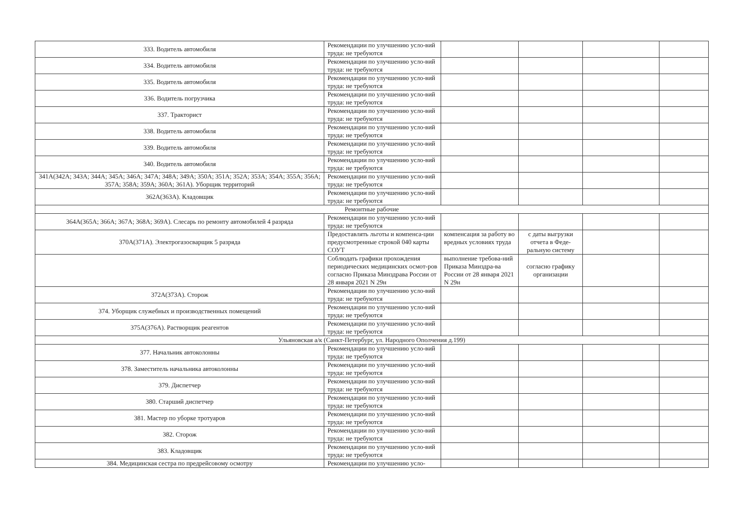| 333. Водитель автомобиля | Рекомендации по улучшению усло-вий труда: не требуются | | | | |
| 334. Водитель автомобиля | Рекомендации по улучшению усло-вий труда: не требуются | | | | |
| 335. Водитель автомобиля | Рекомендации по улучшению усло-вий труда: не требуются | | | | |
| 336. Водитель погрузчика | Рекомендации по улучшению усло-вий труда: не требуются | | | | |
| 337. Тракторист | Рекомендации по улучшению усло-вий труда: не требуются | | | | |
| 338. Водитель автомобиля | Рекомендации по улучшению усло-вий труда: не требуются | | | | |
| 339. Водитель автомобиля | Рекомендации по улучшению усло-вий труда: не требуются | | | | |
| 340. Водитель автомобиля | Рекомендации по улучшению усло-вий труда: не требуются | | | | |
| 341А(342А; 343А; 344А; 345А; 346А; 347А; 348А; 349А; 350А; 351А; 352А; 353А; 354А; 355А; 356А; 357А; 358А; 359А; 360А; 361А). Уборщик территорий | Рекомендации по улучшению усло-вий труда: не требуются | | | | |
| 362А(363А). Кладовщик | Рекомендации по улучшению усло-вий труда: не требуются | | | | |
| Ремонтные рабочие | | | | | |
| 364А(365А; 366А; 367А; 368А; 369А). Слесарь по ремонту автомобилей 4 разряда | Рекомендации по улучшению усло-вий труда: не требуются | | | | |
| 370А(371А). Электрогазосварщик 5 разряда | Предоставлять льготы и компенса-ции предусмотренные строкой 040 карты СОУТ | компенсация за работу во вредных условиях труда | с даты выгрузки отчета в Феде-ральную систему | | |
| | Соблюдать графики прохождения периодических медицинских осмот-ров согласно Приказа Минздрава России от 28 января 2021 N 29н | выполнение требова-ний Приказа Минздра-ва России от 28 января 2021 N 29н | согласно графику организации | | |
| 372А(373А). Сторож | Рекомендации по улучшению усло-вий труда: не требуются | | | | |
| 374. Уборщик служебных и производственных помещений | Рекомендации по улучшению усло-вий труда: не требуются | | | | |
| 375А(376А). Растворщик реагентов | Рекомендации по улучшению усло-вий труда: не требуются | | | | |
| Ульяновская а/к (Санкт-Петербург, ул. Народного Ополчения д.199) | | | | | |
| 377. Начальник автоколонны | Рекомендации по улучшению усло-вий труда: не требуются | | | | |
| 378. Заместитель начальника автоколонны | Рекомендации по улучшению усло-вий труда: не требуются | | | | |
| 379. Диспетчер | Рекомендации по улучшению усло-вий труда: не требуются | | | | |
| 380. Старший диспетчер | Рекомендации по улучшению усло-вий труда: не требуются | | | | |
| 381. Мастер по уборке тротуаров | Рекомендации по улучшению усло-вий труда: не требуются | | | | |
| 382. Сторож | Рекомендации по улучшению усло-вий труда: не требуются | | | | |
| 383. Кладовщик | Рекомендации по улучшению усло-вий труда: не требуются | | | | |
| 384. Медицинская сестра по предрейсовому осмотру | Рекомендации по улучшению усло- | | | | |